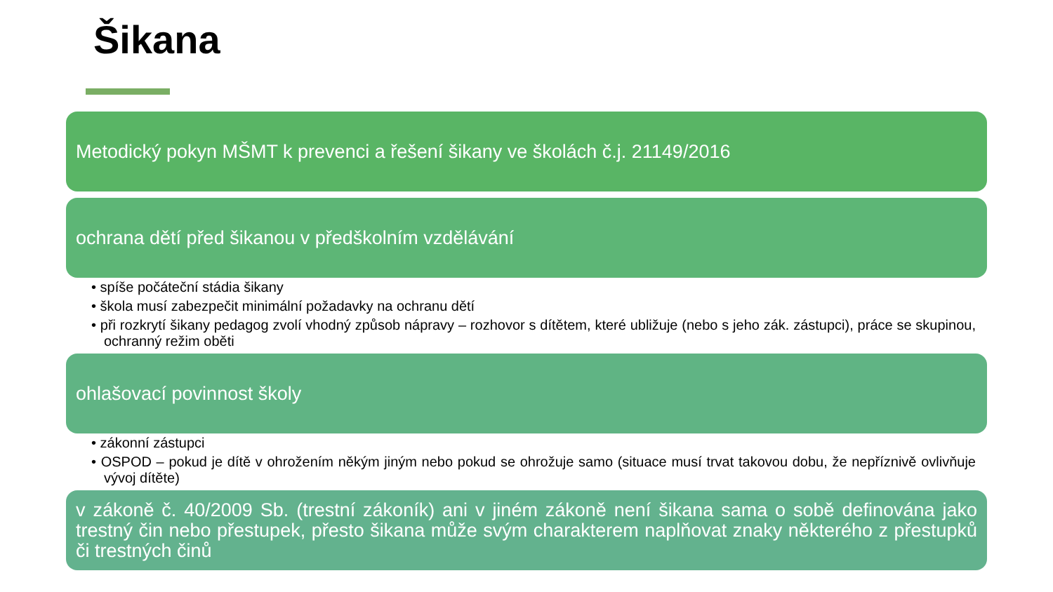Šikana
Metodický pokyn MŠMT k prevenci a řešení šikany ve školách č.j. 21149/2016
ochrana dětí před šikanou v předškolním vzdělávání
• spíše počáteční stádia šikany
• škola musí zabezpečit minimální požadavky na ochranu dětí
• při rozkrytí šikany pedagog zvolí vhodný způsob nápravy – rozhovor s dítětem, které ubližuje (nebo s jeho zák. zástupci), práce se skupinou, ochranný režim oběti
ohlašovací povinnost školy
• zákonní zástupci
• OSPOD – pokud je dítě v ohrožením někým jiným nebo pokud se ohrožuje samo (situace musí trvat takovou dobu, že nepříznivě ovlivňuje vývoj dítěte)
v zákoně č. 40/2009 Sb. (trestní zákoník) ani v jiném zákoně není šikana sama o sobě definována jako trestný čin nebo přestupek, přesto šikana může svým charakterem naplňovat znaky některého z přestupků či trestných činů